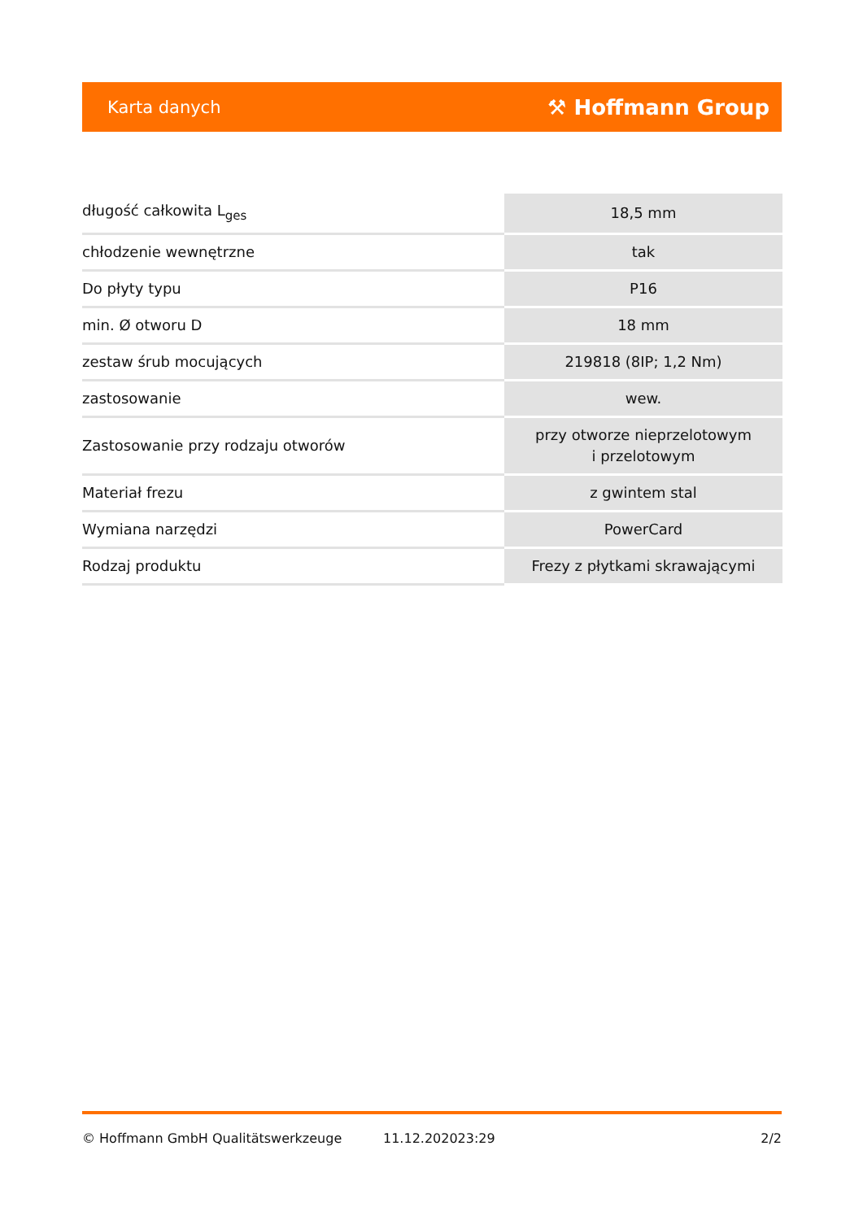Karta danych ⚒ Hoffmann Group
| długość całkowita L<sub>ges</sub> | 18,5 mm |
| chłodzenie wewnętrzne | tak |
| Do płyty typu | P16 |
| min. Ø otworu D | 18 mm |
| zestaw śrub mocujących | 219818 (8IP; 1,2 Nm) |
| zastosowanie | wew. |
| Zastosowanie przy rodzaju otworów | przy otworze nieprzelotowym i przelotowym |
| Materiał frezu | z gwintem stal |
| Wymiana narzędzi | PowerCard |
| Rodzaj produktu | Frezy z płytkami skrawającymi |
© Hoffmann GmbH Qualitätswerkzeuge 11.12.202023:29 2/2